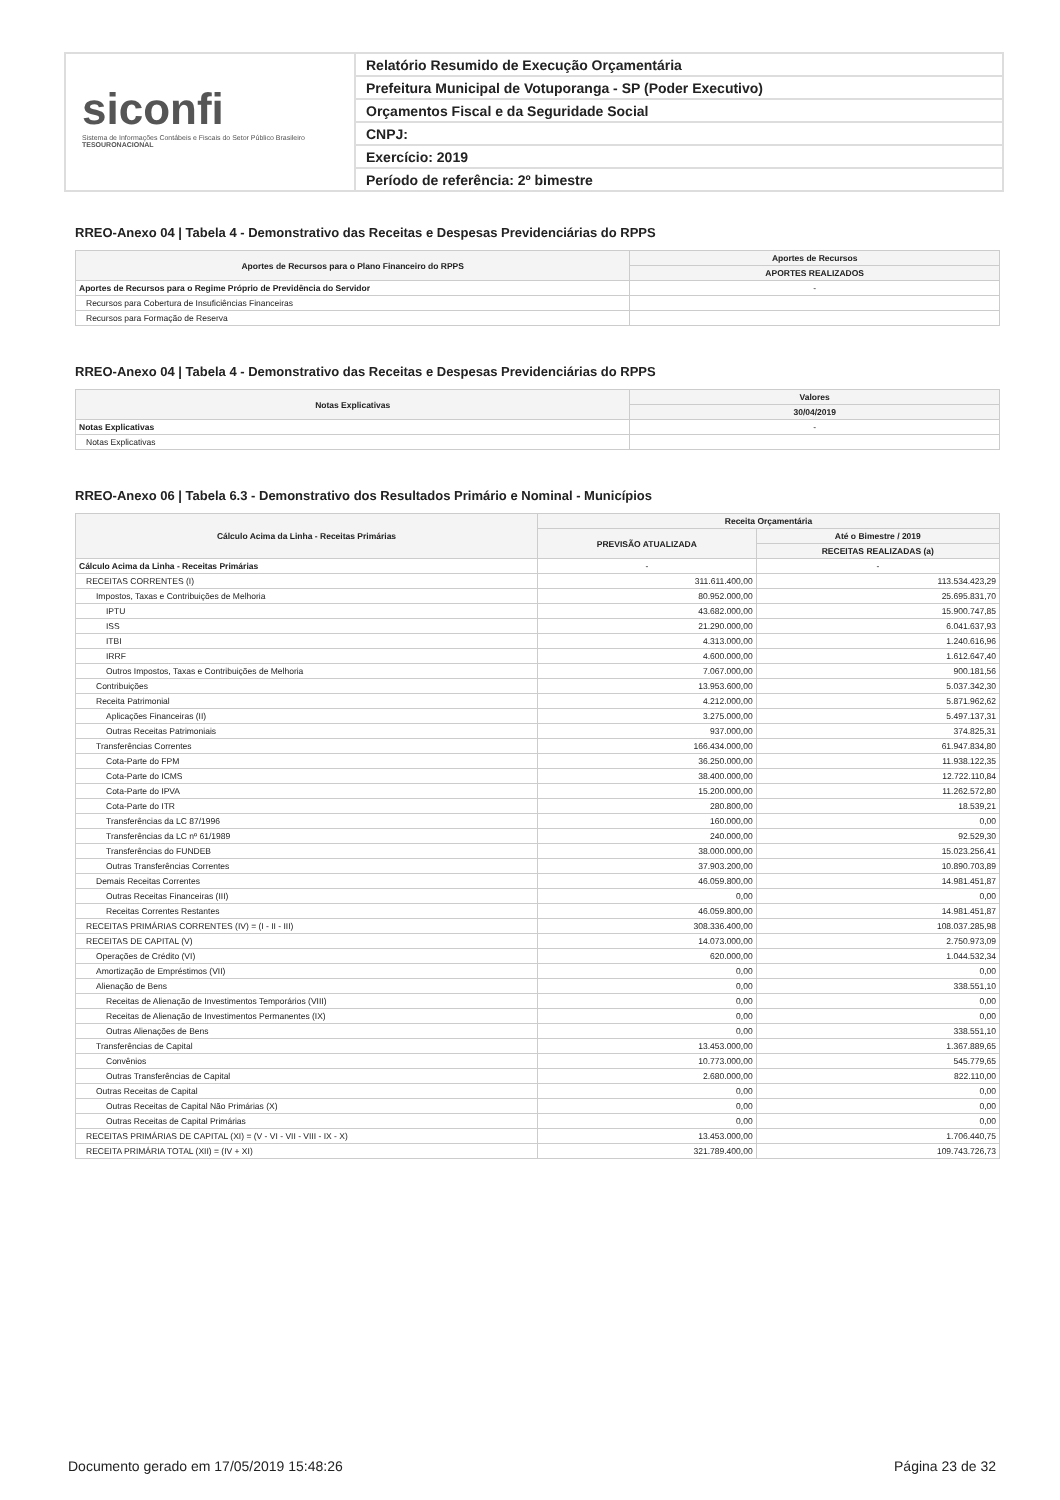siconfi
Sistema de Informações Contábeis e Fiscais do Setor Público Brasileiro
TESOURONACIONAL
Relatório Resumido de Execução Orçamentária
Prefeitura Municipal de Votuporanga - SP (Poder Executivo)
Orçamentos Fiscal e da Seguridade Social
CNPJ:
Exercício: 2019
Período de referência: 2º bimestre
RREO-Anexo 04 | Tabela 4 - Demonstrativo das Receitas e Despesas Previdenciárias do RPPS
| Aportes de Recursos para o Plano Financeiro do RPPS | Aportes de Recursos |
| --- | --- |
| | APORTES REALIZADOS |
| Aportes de Recursos para o Regime Próprio de Previdência do Servidor | - |
| Recursos para Cobertura de Insuficiências Financeiras | |
| Recursos para Formação de Reserva | |
RREO-Anexo 04 | Tabela 4 - Demonstrativo das Receitas e Despesas Previdenciárias do RPPS
| Notas Explicativas | Valores |
| --- | --- |
| | 30/04/2019 |
| Notas Explicativas | - |
| Notas Explicativas | |
RREO-Anexo 06 | Tabela 6.3 - Demonstrativo dos Resultados Primário e Nominal - Municípios
| Cálculo Acima da Linha - Receitas Primárias | Receita Orçamentária | |
| --- | --- | --- |
| | PREVISÃO ATUALIZADA | Até o Bimestre / 2019 |
| | | RECEITAS REALIZADAS (a) |
| Cálculo Acima da Linha - Receitas Primárias | - | - |
| RECEITAS CORRENTES (I) | 311.611.400,00 | 113.534.423,29 |
| Impostos, Taxas e Contribuições de Melhoria | 80.952.000,00 | 25.695.831,70 |
| IPTU | 43.682.000,00 | 15.900.747,85 |
| ISS | 21.290.000,00 | 6.041.637,93 |
| ITBI | 4.313.000,00 | 1.240.616,96 |
| IRRF | 4.600.000,00 | 1.612.647,40 |
| Outros Impostos, Taxas e Contribuições de Melhoria | 7.067.000,00 | 900.181,56 |
| Contribuições | 13.953.600,00 | 5.037.342,30 |
| Receita Patrimonial | 4.212.000,00 | 5.871.962,62 |
| Aplicações Financeiras (II) | 3.275.000,00 | 5.497.137,31 |
| Outras Receitas Patrimoniais | 937.000,00 | 374.825,31 |
| Transferências Correntes | 166.434.000,00 | 61.947.834,80 |
| Cota-Parte do FPM | 36.250.000,00 | 11.938.122,35 |
| Cota-Parte do ICMS | 38.400.000,00 | 12.722.110,84 |
| Cota-Parte do IPVA | 15.200.000,00 | 11.262.572,80 |
| Cota-Parte do ITR | 280.800,00 | 18.539,21 |
| Transferências da LC 87/1996 | 160.000,00 | 0,00 |
| Transferências da LC nº 61/1989 | 240.000,00 | 92.529,30 |
| Transferências do FUNDEB | 38.000.000,00 | 15.023.256,41 |
| Outras Transferências Correntes | 37.903.200,00 | 10.890.703,89 |
| Demais Receitas Correntes | 46.059.800,00 | 14.981.451,87 |
| Outras Receitas Financeiras (III) | 0,00 | 0,00 |
| Receitas Correntes Restantes | 46.059.800,00 | 14.981.451,87 |
| RECEITAS PRIMÁRIAS CORRENTES (IV) = (I - II - III) | 308.336.400,00 | 108.037.285,98 |
| RECEITAS DE CAPITAL (V) | 14.073.000,00 | 2.750.973,09 |
| Operações de Crédito (VI) | 620.000,00 | 1.044.532,34 |
| Amortização de Empréstimos (VII) | 0,00 | 0,00 |
| Alienação de Bens | 0,00 | 338.551,10 |
| Receitas de Alienação de Investimentos Temporários (VIII) | 0,00 | 0,00 |
| Receitas de Alienação de Investimentos Permanentes (IX) | 0,00 | 0,00 |
| Outras Alienações de Bens | 0,00 | 338.551,10 |
| Transferências de Capital | 13.453.000,00 | 1.367.889,65 |
| Convênios | 10.773.000,00 | 545.779,65 |
| Outras Transferências de Capital | 2.680.000,00 | 822.110,00 |
| Outras Receitas de Capital | 0,00 | 0,00 |
| Outras Receitas de Capital Não Primárias (X) | 0,00 | 0,00 |
| Outras Receitas de Capital Primárias | 0,00 | 0,00 |
| RECEITAS PRIMÁRIAS DE CAPITAL (XI) = (V - VI - VII - VIII - IX - X) | 13.453.000,00 | 1.706.440,75 |
| RECEITA PRIMÁRIA TOTAL (XII) = (IV + XI) | 321.789.400,00 | 109.743.726,73 |
Documento gerado em 17/05/2019 15:48:26 Página 23 de 32